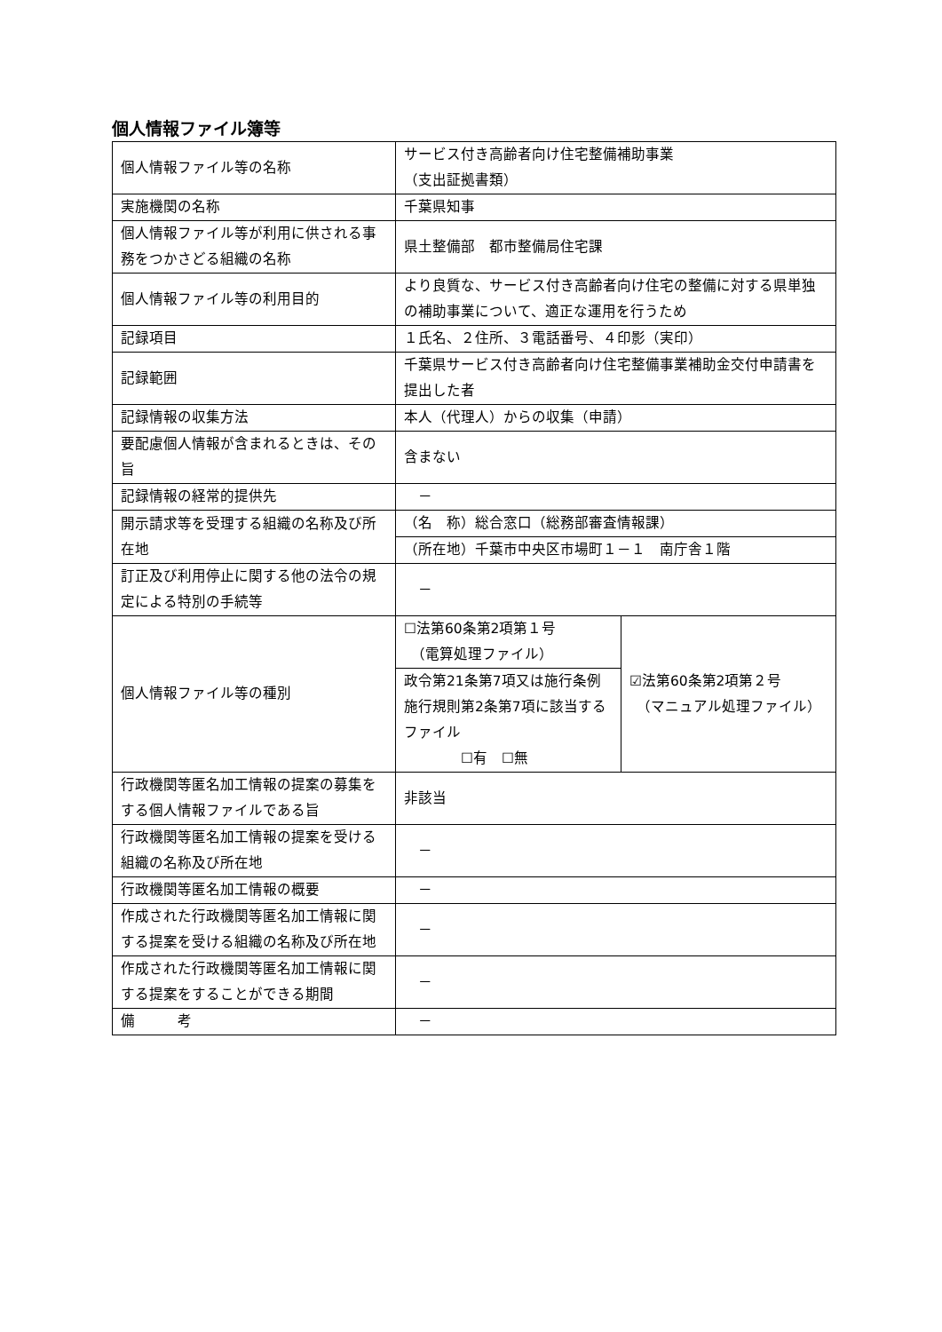個人情報ファイル簿等
| 個人情報ファイル等の名称 | サービス付き高齢者向け住宅整備補助事業 （支出証拠書類） | |
| 実施機関の名称 | 千葉県知事 | |
| 個人情報ファイル等が利用に供される事務をつかさどる組織の名称 | 県土整備部 都市整備局住宅課 | |
| 個人情報ファイル等の利用目的 | より良質な、サービス付き高齢者向け住宅の整備に対する県単独の補助事業について、適正な運用を行うため | |
| 記録項目 | １氏名、２住所、３電話番号、４印影（実印） | |
| 記録範囲 | 千葉県サービス付き高齢者向け住宅整備事業補助金交付申請書を提出した者 | |
| 記録情報の収集方法 | 本人（代理人）からの収集（申請） | |
| 要配慮個人情報が含まれるときは、その旨 | 含まない | |
| 記録情報の経常的提供先 | － | |
| 開示請求等を受理する組織の名称及び所在地 | （名 称）総合窓口（総務部審査情報課） | |
| | （所在地）千葉市中央区市場町１－１ 南庁舎１階 | |
| 訂正及び利用停止に関する他の法令の規定による特別の手続等 | － | |
| 個人情報ファイル等の種別 | ☐法第60条第2項第１号 （電算処理ファイル） | ☑法第60条第2項第２号 （マニュアル処理ファイル） |
| | 政令第21条第7項又は施行条例施行規則第2条第7項に該当するファイル ☐有 ☐無 | |
| 行政機関等匿名加工情報の提案の募集をする個人情報ファイルである旨 | 非該当 | |
| 行政機関等匿名加工情報の提案を受ける組織の名称及び所在地 | － | |
| 行政機関等匿名加工情報の概要 | － | |
| 作成された行政機関等匿名加工情報に関する提案を受ける組織の名称及び所在地 | － | |
| 作成された行政機関等匿名加工情報に関する提案をすることができる期間 | － | |
| 備 考 | － | |